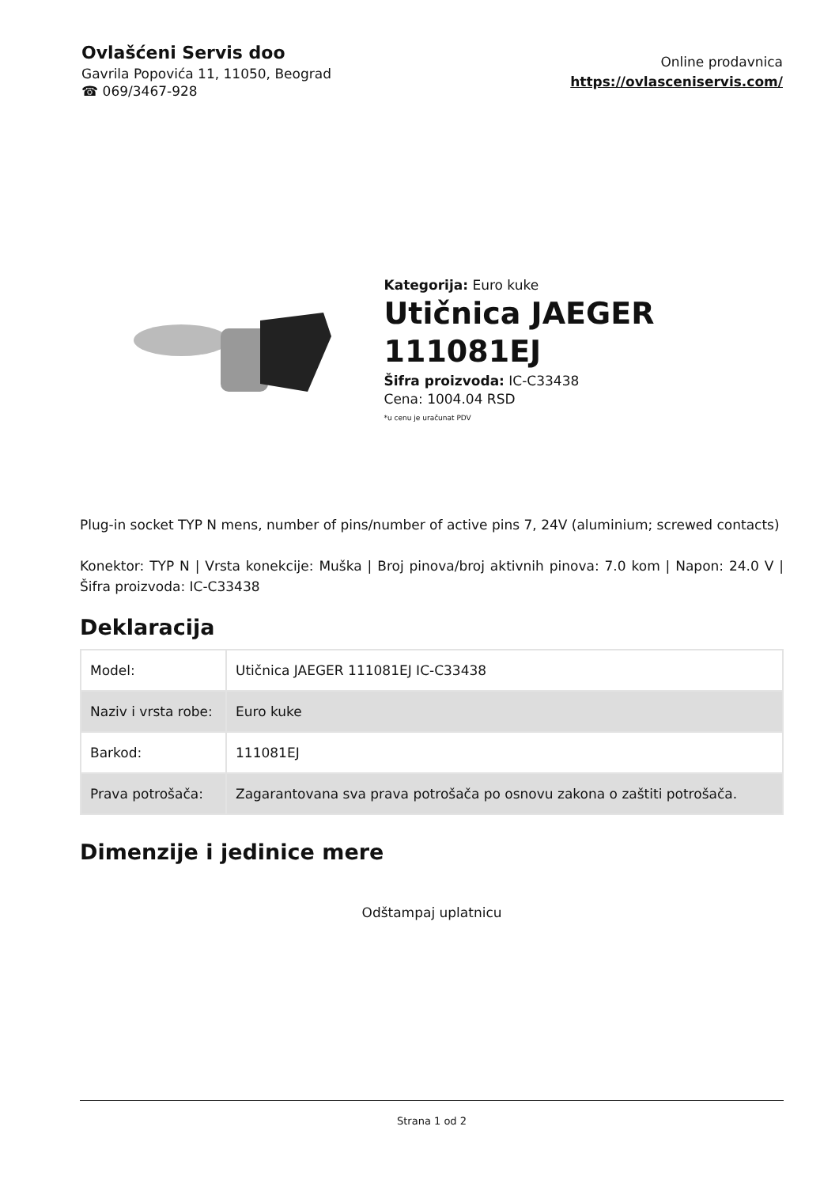Ovlašćeni Servis doo
Gavrila Popovića 11, 11050, Beograd
☎ 069/3467-928
Online prodavnica
https://ovlasceniservis.com/
Kategorija: Euro kuke
Utičnica JAEGER 111081EJ
Šifra proizvoda: IC-C33438
Cena: 1004.04 RSD
*u cenu je uračunat PDV
Plug-in socket TYP N mens, number of pins/number of active pins 7, 24V (aluminium; screwed contacts)
Konektor: TYP N | Vrsta konekcije: Muška | Broj pinova/broj aktivnih pinova: 7.0 kom | Napon: 24.0 V | Šifra proizvoda: IC-C33438
Deklaracija
| Model: | Utičnica JAEGER 111081EJ IC-C33438 |
| Naziv i vrsta robe: | Euro kuke |
| Barkod: | 111081EJ |
| Prava potrošača: | Zagarantovana sva prava potrošača po osnovu zakona o zaštiti potrošača. |
Dimenzije i jedinice mere
Odštampaj uplatnicu
Strana 1 od 2